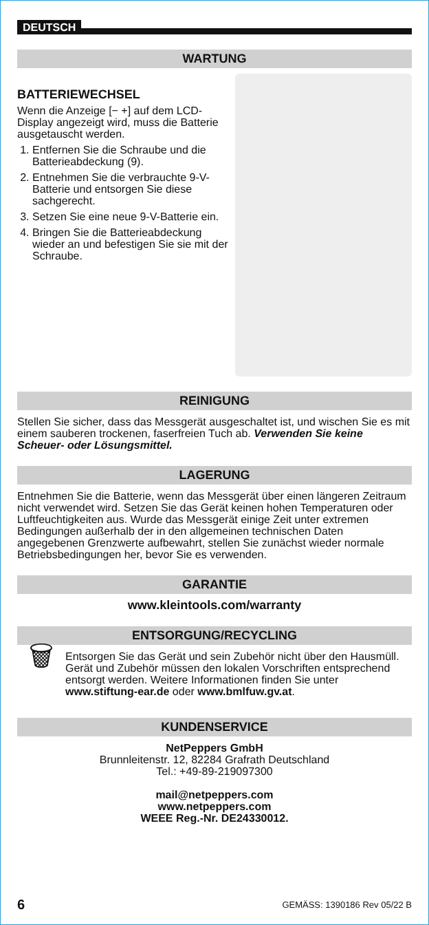DEUTSCH
WARTUNG
BATTERIEWECHSEL
Wenn die Anzeige [− +] auf dem LCD-Display angezeigt wird, muss die Batterie ausgetauscht werden.
1. Entfernen Sie die Schraube und die Batterieabdeckung (9).
2. Entnehmen Sie die verbrauchte 9-V-Batterie und entsorgen Sie diese sachgerecht.
3. Setzen Sie eine neue 9-V-Batterie ein.
4. Bringen Sie die Batterieabdeckung wieder an und befestigen Sie sie mit der Schraube.
REINIGUNG
Stellen Sie sicher, dass das Messgerät ausgeschaltet ist, und wischen Sie es mit einem sauberen trockenen, faserfreien Tuch ab. Verwenden Sie keine Scheuer- oder Lösungsmittel.
LAGERUNG
Entnehmen Sie die Batterie, wenn das Messgerät über einen längeren Zeitraum nicht verwendet wird. Setzen Sie das Gerät keinen hohen Temperaturen oder Luftfeuchtigkeiten aus. Wurde das Messgerät einige Zeit unter extremen Bedingungen außerhalb der in den allgemeinen technischen Daten angegebenen Grenzwerte aufbewahrt, stellen Sie zunächst wieder normale Betriebsbedingungen her, bevor Sie es verwenden.
GARANTIE
www.kleintools.com/warranty
ENTSORGUNG/RECYCLING
🗑
Entsorgen Sie das Gerät und sein Zubehör nicht über den Hausmüll. Gerät und Zubehör müssen den lokalen Vorschriften entsprechend entsorgt werden. Weitere Informationen finden Sie unter www.stiftung-ear.de oder www.bmlfuw.gv.at.
KUNDENSERVICE
NetPeppers GmbH
Brunnleitenstr. 12, 82284 Grafrath Deutschland
Tel.: +49-89-219097300
mail@netpeppers.com
www.netpeppers.com
WEEE Reg.-Nr. DE24330012.
6 GEMÄSS: 1390186 Rev 05/22 B